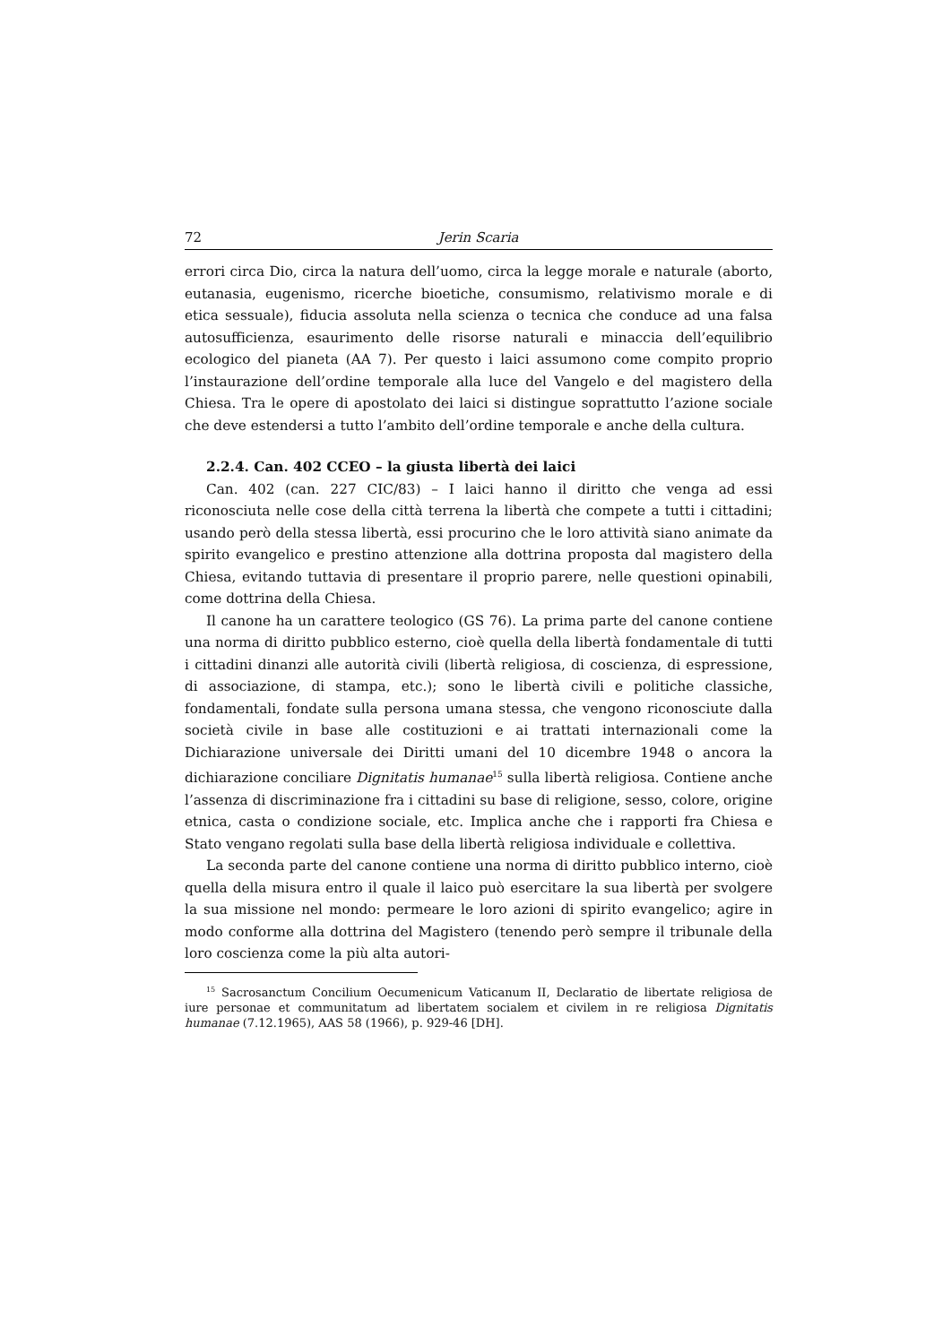72 Jerin Scaria
errori circa Dio, circa la natura dell’uomo, circa la legge morale e naturale (aborto, eutanasia, eugenismo, ricerche bioetiche, consumismo, relativismo morale e di etica sessuale), fiducia assoluta nella scienza o tecnica che conduce ad una falsa autosufficienza, esaurimento delle risorse naturali e minaccia dell’equilibrio ecologico del pianeta (AA 7). Per questo i laici assumono come compito proprio l’instaurazione dell’ordine temporale alla luce del Vangelo e del magistero della Chiesa. Tra le opere di apostolato dei laici si distingue soprattutto l’azione sociale che deve estendersi a tutto l’ambito dell’ordine temporale e anche della cultura.
2.2.4. Can. 402 CCEO – la giusta libertà dei laici
Can. 402 (can. 227 CIC/83) – I laici hanno il diritto che venga ad essi riconosciuta nelle cose della città terrena la libertà che compete a tutti i cittadini; usando però della stessa libertà, essi procurino che le loro attività siano animate da spirito evangelico e prestino attenzione alla dottrina proposta dal magistero della Chiesa, evitando tuttavia di presentare il proprio parere, nelle questioni opinabili, come dottrina della Chiesa.
Il canone ha un carattere teologico (GS 76). La prima parte del canone contiene una norma di diritto pubblico esterno, cioè quella della libertà fondamentale di tutti i cittadini dinanzi alle autorità civili (libertà religiosa, di coscienza, di espressione, di associazione, di stampa, etc.); sono le libertà civili e politiche classiche, fondamentali, fondate sulla persona umana stessa, che vengono riconosciute dalla società civile in base alle costituzioni e ai trattati internazionali come la Dichiarazione universale dei Diritti umani del 10 dicembre 1948 o ancora la dichiarazione conciliare Dignitatis humanae<sup>15</sup> sulla libertà religiosa. Contiene anche l’assenza di discriminazione fra i cittadini su base di religione, sesso, colore, origine etnica, casta o condizione sociale, etc. Implica anche che i rapporti fra Chiesa e Stato vengano regolati sulla base della libertà religiosa individuale e collettiva.
La seconda parte del canone contiene una norma di diritto pubblico interno, cioè quella della misura entro il quale il laico può esercitare la sua libertà per svolgere la sua missione nel mondo: permeare le loro azioni di spirito evangelico; agire in modo conforme alla dottrina del Magistero (tenendo però sempre il tribunale della loro coscienza come la più alta autori-
<sup>15</sup> Sacrosanctum Concilium Oecumenicum Vaticanum II, Declaratio de libertate religiosa de iure personae et communitatum ad libertatem socialem et civilem in re religiosa Dignitatis humanae (7.12.1965), AAS 58 (1966), p. 929-46 [DH].